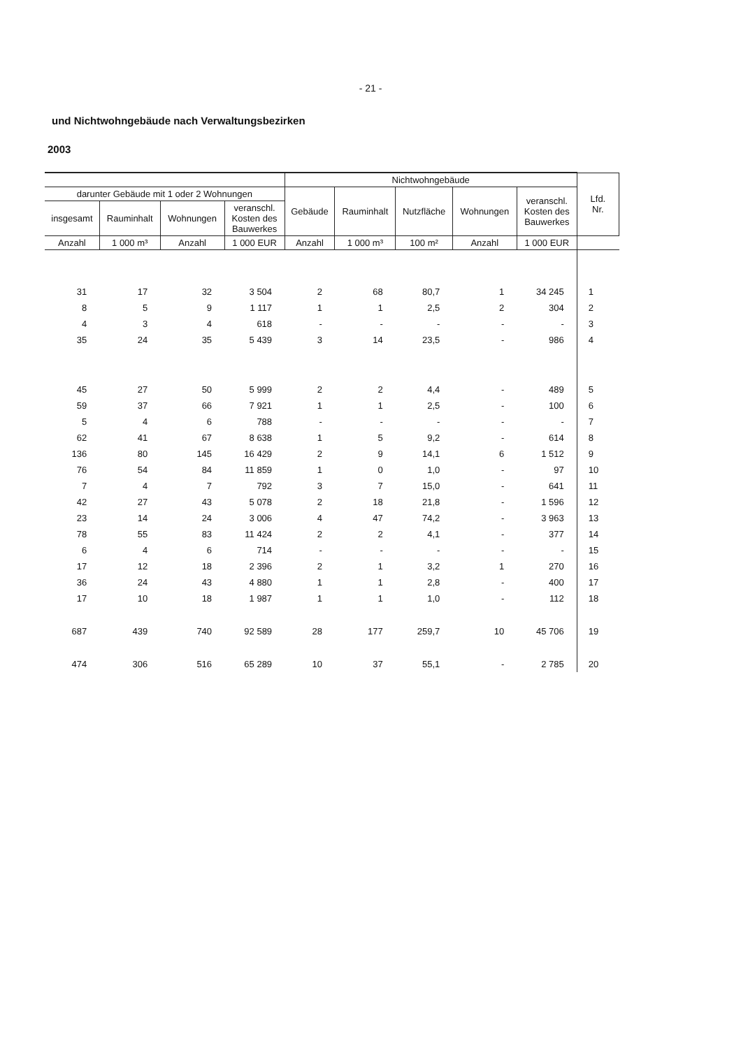- 21 -
und Nichtwohngebäude nach Verwaltungsbezirken
2003
| | | | | Nichtwohngebäude | | | | | Lfd. Nr. |
| --- | --- | --- | --- | --- | --- | --- | --- | --- | --- |
| darunter Gebäude mit 1 oder 2 Wohnungen | | | | Gebäude | Rauminhalt | Nutzfläche | Wohnungen | veranschl. Kosten des Bauwerkes | |
| insgesamt | Rauminhalt | Wohnungen | veranschl. Kosten des Bauwerkes | | | | | | |
| Anzahl | 1 000 m³ | Anzahl | 1 000 EUR | Anzahl | 1 000 m³ | 100 m² | Anzahl | 1 000 EUR | |
| 31 | 17 | 32 | 3 504 | 2 | 68 | 80,7 | 1 | 34 245 | 1 |
| 8 | 5 | 9 | 1 117 | 1 | 1 | 2,5 | 2 | 304 | 2 |
| 4 | 3 | 4 | 618 | - | - | - | - | - | 3 |
| 35 | 24 | 35 | 5 439 | 3 | 14 | 23,5 | - | 986 | 4 |
| 45 | 27 | 50 | 5 999 | 2 | 2 | 4,4 | - | 489 | 5 |
| 59 | 37 | 66 | 7 921 | 1 | 1 | 2,5 | - | 100 | 6 |
| 5 | 4 | 6 | 788 | - | - | - | - | - | 7 |
| 62 | 41 | 67 | 8 638 | 1 | 5 | 9,2 | - | 614 | 8 |
| 136 | 80 | 145 | 16 429 | 2 | 9 | 14,1 | 6 | 1 512 | 9 |
| 76 | 54 | 84 | 11 859 | 1 | 0 | 1,0 | - | 97 | 10 |
| 7 | 4 | 7 | 792 | 3 | 7 | 15,0 | - | 641 | 11 |
| 42 | 27 | 43 | 5 078 | 2 | 18 | 21,8 | - | 1 596 | 12 |
| 23 | 14 | 24 | 3 006 | 4 | 47 | 74,2 | - | 3 963 | 13 |
| 78 | 55 | 83 | 11 424 | 2 | 2 | 4,1 | - | 377 | 14 |
| 6 | 4 | 6 | 714 | - | - | - | - | - | 15 |
| 17 | 12 | 18 | 2 396 | 2 | 1 | 3,2 | 1 | 270 | 16 |
| 36 | 24 | 43 | 4 880 | 1 | 1 | 2,8 | - | 400 | 17 |
| 17 | 10 | 18 | 1 987 | 1 | 1 | 1,0 | - | 112 | 18 |
| 687 | 439 | 740 | 92 589 | 28 | 177 | 259,7 | 10 | 45 706 | 19 |
| 474 | 306 | 516 | 65 289 | 10 | 37 | 55,1 | - | 2 785 | 20 |